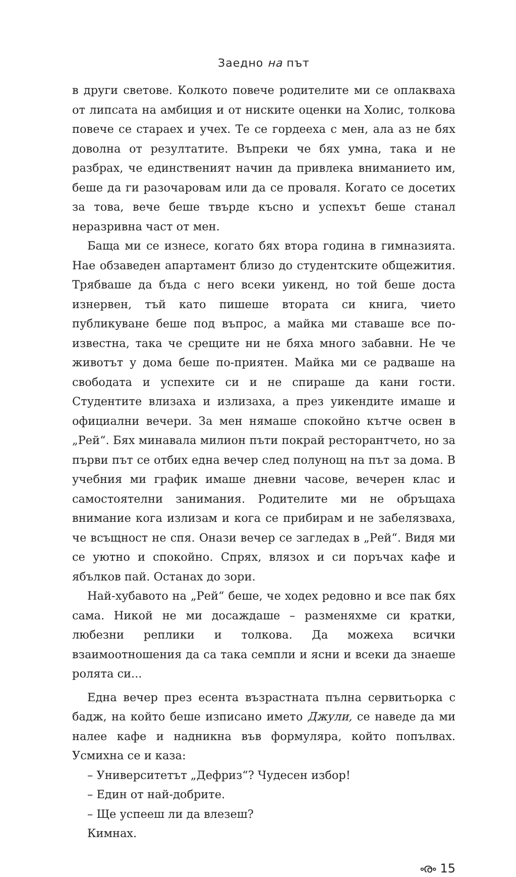Заедно на път
в други светове. Колкото повече родителите ми се оплакваха от липсата на амбиция и от ниските оценки на Холис, толкова повече се стараех и учех. Те се гордееха с мен, ала аз не бях доволна от резултатите. Въпреки че бях умна, така и не разбрах, че единственият начин да привлека вниманието им, беше да ги разочаровам или да се проваля. Когато се досетих за това, вече беше твърде късно и успехът беше станал неразривна част от мен.
Баща ми се изнесе, когато бях втора година в гимназията. Нае обзаведен апартамент близо до студентските общежития. Трябваше да бъда с него всеки уикенд, но той беше доста изнервен, тъй като пишеше втората си книга, чието публикуване беше под въпрос, а майка ми ставаше все по-известна, така че срещите ни не бяха много забавни. Не че животът у дома беше по-приятен. Майка ми се радваше на свободата и успехите си и не спираше да кани гости. Студентите влизаха и излизаха, а през уикендите имаше и официални вечери. За мен нямаше спокойно кътче освен в „Рей“. Бях минавала милион пъти покрай ресторантчето, но за първи път се отбих една вечер след полунощ на път за дома. В учебния ми график имаше дневни часове, вечерен клас и самостоятелни занимания. Родителите ми не обръщаха внимание кога излизам и кога се прибирам и не забелязваха, че всъщност не спя. Онази вечер се загледах в „Рей“. Видя ми се уютно и спокойно. Спрях, влязох и си поръчах кафе и ябълков пай. Останах до зори.
Най-хубавото на „Рей“ беше, че ходех редовно и все пак бях сама. Никой не ми досаждаше – разменяхме си кратки, любезни реплики и толкова. Да можеха всички взаимоотношения да са така семпли и ясни и всеки да знаеше ролята си...
Една вечер през есента възрастната пълна сервитьорка с бадж, на който беше изписано името Джули, се наведе да ми налее кафе и надникна във формуляра, който попълвах. Усмихна се и каза:
– Университетът „Дефриз“? Чудесен избор!
– Един от най-добрите.
– Ще успееш ли да влезеш?
Кимнах.
ൟ 15